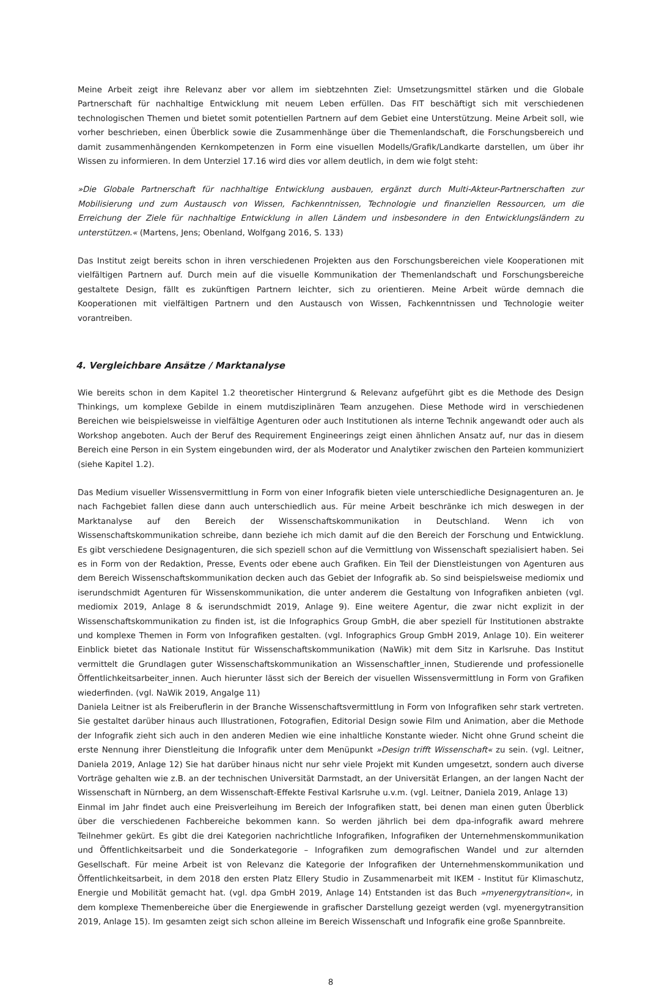Meine Arbeit zeigt ihre Relevanz aber vor allem im siebtzehnten Ziel: Umsetzungsmittel stärken und die Globale Partnerschaft für nachhaltige Entwicklung mit neuem Leben erfüllen. Das FIT beschäftigt sich mit verschiedenen technologischen Themen und bietet somit potentiellen Partnern auf dem Gebiet eine Unterstützung. Meine Arbeit soll, wie vorher beschrieben, einen Überblick sowie die Zusammenhänge über die Themenlandschaft, die Forschungsbereich und damit zusammenhängenden Kernkompetenzen in Form eine visuellen Modells/Grafik/Landkarte darstellen, um über ihr Wissen zu informieren. In dem Unterziel 17.16 wird dies vor allem deutlich, in dem wie folgt steht:
»Die Globale Partnerschaft für nachhaltige Entwicklung ausbauen, ergänzt durch Multi-Akteur-Partnerschaften zur Mobilisierung und zum Austausch von Wissen, Fachkenntnissen, Technologie und finanziellen Ressourcen, um die Erreichung der Ziele für nachhaltige Entwicklung in allen Ländern und insbesondere in den Entwicklungsländern zu unterstützen.« (Martens, Jens; Obenland, Wolfgang 2016, S. 133)
Das Institut zeigt bereits schon in ihren verschiedenen Projekten aus den Forschungsbereichen viele Kooperationen mit vielfältigen Partnern auf. Durch mein auf die visuelle Kommunikation der Themenlandschaft und Forschungsbereiche gestaltete Design, fällt es zukünftigen Partnern leichter, sich zu orientieren. Meine Arbeit würde demnach die Kooperationen mit vielfältigen Partnern und den Austausch von Wissen, Fachkenntnissen und Technologie weiter vorantreiben.
4. Vergleichbare Ansätze / Marktanalyse
Wie bereits schon in dem Kapitel 1.2 theoretischer Hintergrund & Relevanz aufgeführt gibt es die Methode des Design Thinkings, um komplexe Gebilde in einem mutdisziplinären Team anzugehen. Diese Methode wird in verschiedenen Bereichen wie beispielsweisse in vielfältige Agenturen oder auch Institutionen als interne Technik angewandt oder auch als Workshop angeboten. Auch der Beruf des Requirement Engineerings zeigt einen ähnlichen Ansatz auf, nur das in diesem Bereich eine Person in ein System eingebunden wird, der als Moderator und Analytiker zwischen den Parteien kommuniziert (siehe Kapitel 1.2).
Das Medium visueller Wissensvermittlung in Form von einer Infografik bieten viele unterschiedliche Designagenturen an. Je nach Fachgebiet fallen diese dann auch unterschiedlich aus. Für meine Arbeit beschränke ich mich deswegen in der Marktanalyse auf den Bereich der Wissenschaftskommunikation in Deutschland. Wenn ich von Wissenschaftskommunikation schreibe, dann beziehe ich mich damit auf die den Bereich der Forschung und Entwicklung. Es gibt verschiedene Designagenturen, die sich speziell schon auf die Vermittlung von Wissenschaft spezialisiert haben. Sei es in Form von der Redaktion, Presse, Events oder ebene auch Grafiken. Ein Teil der Dienstleistungen von Agenturen aus dem Bereich Wissenschaftskommunikation decken auch das Gebiet der Infografik ab. So sind beispielsweise mediomix und iserundschmidt Agenturen für Wissenskommunikation, die unter anderem die Gestaltung von Infografiken anbieten (vgl. mediomix 2019, Anlage 8 & iserundschmidt 2019, Anlage 9). Eine weitere Agentur, die zwar nicht explizit in der Wissenschaftskommunikation zu finden ist, ist die Infographics Group GmbH, die aber speziell für Institutionen abstrakte und komplexe Themen in Form von Infografiken gestalten. (vgl. Infographics Group GmbH 2019, Anlage 10). Ein weiterer Einblick bietet das Nationale Institut für Wissenschaftskommunikation (NaWik) mit dem Sitz in Karlsruhe. Das Institut vermittelt die Grundlagen guter Wissenschaftskommunikation an Wissenschaftler_innen, Studierende und professionelle Öffentlichkeitsarbeiter_innen. Auch hierunter lässt sich der Bereich der visuellen Wissensvermittlung in Form von Grafiken wiederfinden. (vgl. NaWik 2019, Angalge 11)
Daniela Leitner ist als Freiberuflerin in der Branche Wissenschaftsvermittlung in Form von Infografiken sehr stark vertreten. Sie gestaltet darüber hinaus auch Illustrationen, Fotografien, Editorial Design sowie Film und Animation, aber die Methode der Infografik zieht sich auch in den anderen Medien wie eine inhaltliche Konstante wieder. Nicht ohne Grund scheint die erste Nennung ihrer Dienstleitung die Infografik unter dem Menüpunkt »Design trifft Wissenschaft« zu sein. (vgl. Leitner, Daniela 2019, Anlage 12) Sie hat darüber hinaus nicht nur sehr viele Projekt mit Kunden umgesetzt, sondern auch diverse Vorträge gehalten wie z.B. an der technischen Universität Darmstadt, an der Universität Erlangen, an der langen Nacht der Wissenschaft in Nürnberg, an dem Wissenschaft-Effekte Festival Karlsruhe u.v.m. (vgl. Leitner, Daniela 2019, Anlage 13)
Einmal im Jahr findet auch eine Preisverleihung im Bereich der Infografiken statt, bei denen man einen guten Überblick über die verschiedenen Fachbereiche bekommen kann. So werden jährlich bei dem dpa-infografik award mehrere Teilnehmer gekürt. Es gibt die drei Kategorien nachrichtliche Infografiken, Infografiken der Unternehmenskommunikation und Öffentlichkeitsarbeit und die Sonderkategorie – Infografiken zum demografischen Wandel und zur alternden Gesellschaft. Für meine Arbeit ist von Relevanz die Kategorie der Infografiken der Unternehmenskommunikation und Öffentlichkeitsarbeit, in dem 2018 den ersten Platz Ellery Studio in Zusammenarbeit mit IKEM - Institut für Klimaschutz, Energie und Mobilität gemacht hat. (vgl. dpa GmbH 2019, Anlage 14) Entstanden ist das Buch »myenergytransition«, in dem komplexe Themenbereiche über die Energiewende in grafischer Darstellung gezeigt werden (vgl. myenergytransition 2019, Anlage 15). Im gesamten zeigt sich schon alleine im Bereich Wissenschaft und Infografik eine große Spannbreite.
8